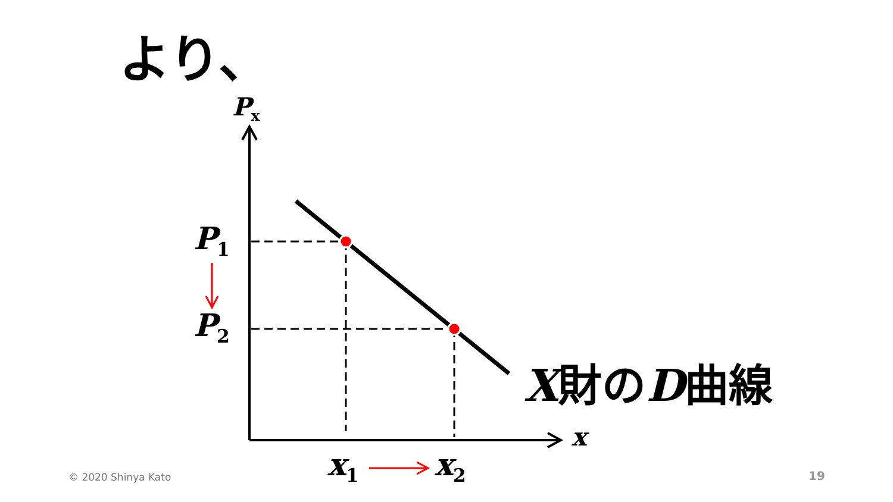より、
P<sub>x</sub>
P<sub>1</sub>
P<sub>2</sub>
x
x<sub>1</sub> x<sub>2</sub>
X財のD曲線
© 2020 Shinya Kato 19